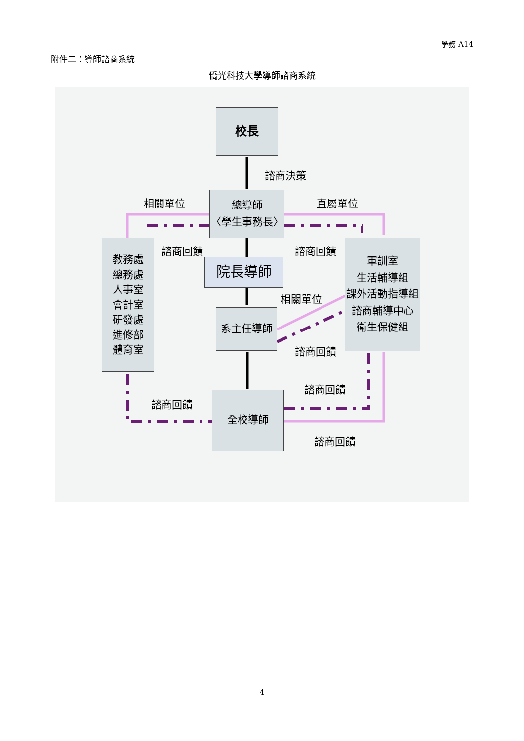學務 A14
附件二：導師諮商系統
僑光科技大學導師諮商系統
校長
諮商決策
相關單位 直屬單位
總導師
〈學生事務長〉
諮商回饋 諮商回饋
教務處
總務處
人事室
會計室
研發處
進修部
體育室
院長導師
軍訓室
生活輔導組
課外活動指導組
諮商輔導中心
衛生保健組
相關單位
系主任導師
諮商回饋
諮商回饋
諮商回饋
全校導師
諮商回饋
4